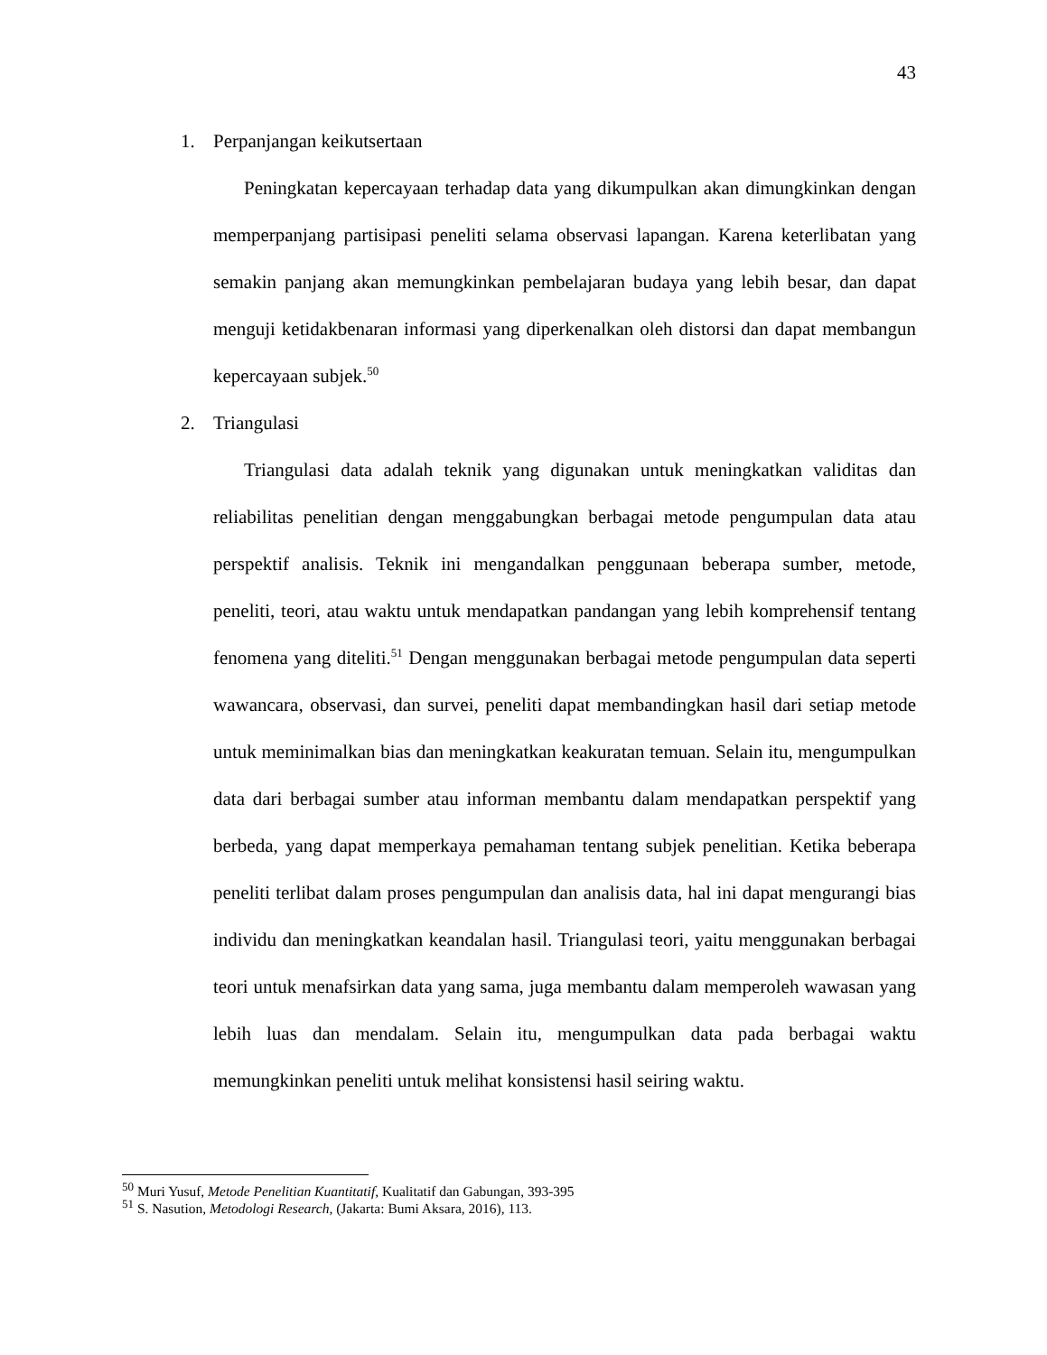43
1. Perpanjangan keikutsertaan
Peningkatan kepercayaan terhadap data yang dikumpulkan akan dimungkinkan dengan memperpanjang partisipasi peneliti selama observasi lapangan. Karena keterlibatan yang semakin panjang akan memungkinkan pembelajaran budaya yang lebih besar, dan dapat menguji ketidakbenaran informasi yang diperkenalkan oleh distorsi dan dapat membangun kepercayaan subjek.<sup>50</sup>
2. Triangulasi
Triangulasi data adalah teknik yang digunakan untuk meningkatkan validitas dan reliabilitas penelitian dengan menggabungkan berbagai metode pengumpulan data atau perspektif analisis. Teknik ini mengandalkan penggunaan beberapa sumber, metode, peneliti, teori, atau waktu untuk mendapatkan pandangan yang lebih komprehensif tentang fenomena yang diteliti.<sup>51</sup> Dengan menggunakan berbagai metode pengumpulan data seperti wawancara, observasi, dan survei, peneliti dapat membandingkan hasil dari setiap metode untuk meminimalkan bias dan meningkatkan keakuratan temuan. Selain itu, mengumpulkan data dari berbagai sumber atau informan membantu dalam mendapatkan perspektif yang berbeda, yang dapat memperkaya pemahaman tentang subjek penelitian. Ketika beberapa peneliti terlibat dalam proses pengumpulan dan analisis data, hal ini dapat mengurangi bias individu dan meningkatkan keandalan hasil. Triangulasi teori, yaitu menggunakan berbagai teori untuk menafsirkan data yang sama, juga membantu dalam memperoleh wawasan yang lebih luas dan mendalam. Selain itu, mengumpulkan data pada berbagai waktu memungkinkan peneliti untuk melihat konsistensi hasil seiring waktu.
<sup>50</sup> Muri Yusuf, Metode Penelitian Kuantitatif, Kualitatif dan Gabungan, 393-395
<sup>51</sup> S. Nasution, Metodologi Research, (Jakarta: Bumi Aksara, 2016), 113.